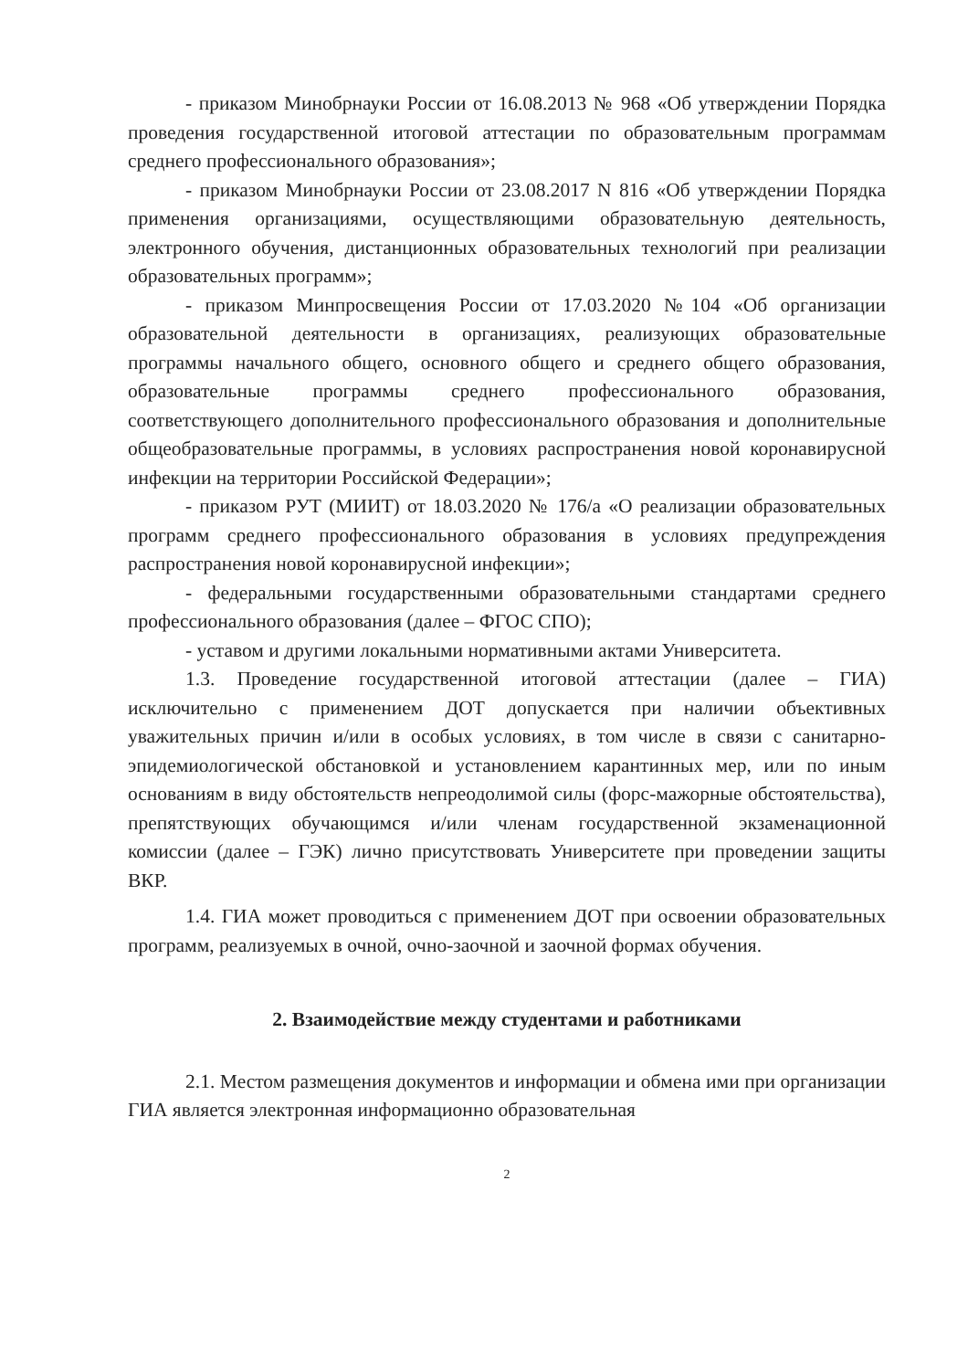- приказом Минобрнауки России от 16.08.2013 № 968 «Об утверждении Порядка проведения государственной итоговой аттестации по образовательным программам среднего профессионального образования»;
- приказом Минобрнауки России от 23.08.2017 N 816 «Об утверждении Порядка применения организациями, осуществляющими образовательную деятельность, электронного обучения, дистанционных образовательных технологий при реализации образовательных программ»;
- приказом Минпросвещения России от 17.03.2020 №104 «Об организации образовательной деятельности в организациях, реализующих образовательные программы начального общего, основного общего и среднего общего образования, образовательные программы среднего профессионального образования, соответствующего дополнительного профессионального образования и дополнительные общеобразовательные программы, в условиях распространения новой коронавирусной инфекции на территории Российской Федерации»;
- приказом РУТ (МИИТ) от 18.03.2020 № 176/а «О реализации образовательных программ среднего профессионального образования в условиях предупреждения распространения новой коронавирусной инфекции»;
- федеральными государственными образовательными стандартами среднего профессионального образования (далее – ФГОС СПО);
- уставом и другими локальными нормативными актами Университета.
1.3. Проведение государственной итоговой аттестации (далее – ГИА) исключительно с применением ДОТ допускается при наличии объективных уважительных причин и/или в особых условиях, в том числе в связи с санитарно-эпидемиологической обстановкой и установлением карантинных мер, или по иным основаниям в виду обстоятельств непреодолимой силы (форс-мажорные обстоятельства), препятствующих обучающимся и/или членам государственной экзаменационной комиссии (далее – ГЭК) лично присутствовать Университете при проведении защиты ВКР.
1.4. ГИА может проводиться с применением ДОТ при освоении образовательных программ, реализуемых в очной, очно-заочной и заочной формах обучения.
2. Взаимодействие между студентами и работниками
2.1. Местом размещения документов и информации и обмена ими при организации ГИА является электронная информационно образовательная
2